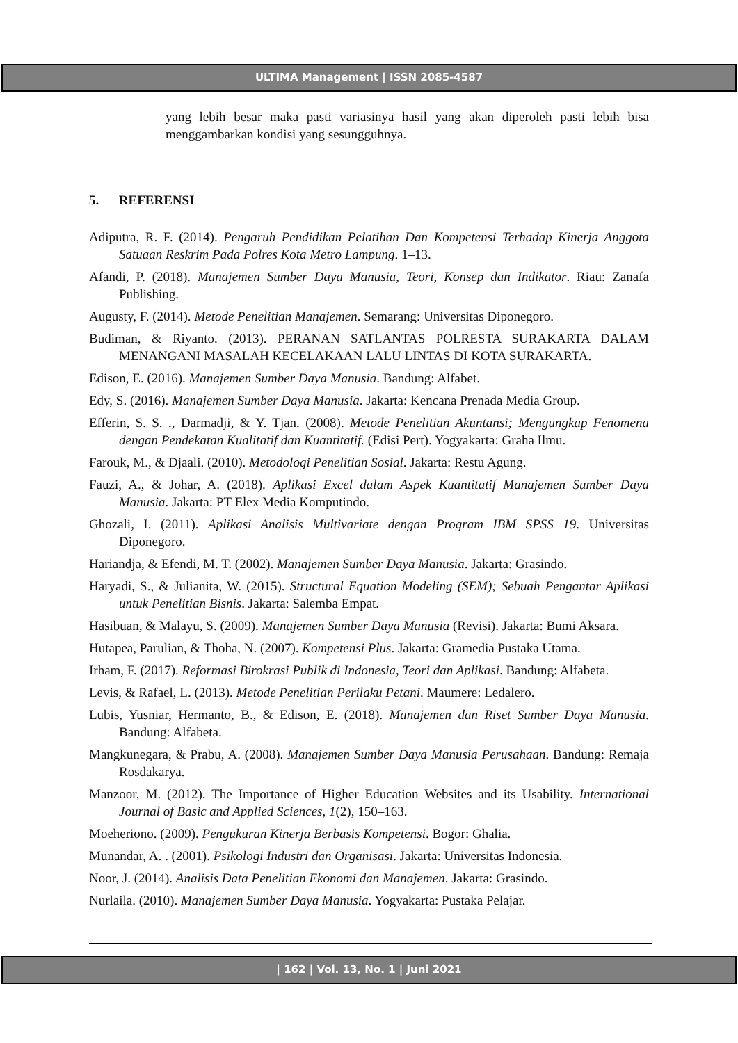ULTIMA Management | ISSN 2085-4587
yang lebih besar maka pasti variasinya hasil yang akan diperoleh pasti lebih bisa menggambarkan kondisi yang sesungguhnya.
5. REFERENSI
Adiputra, R. F. (2014). Pengaruh Pendidikan Pelatihan Dan Kompetensi Terhadap Kinerja Anggota Satuaan Reskrim Pada Polres Kota Metro Lampung. 1–13.
Afandi, P. (2018). Manajemen Sumber Daya Manusia, Teori, Konsep dan Indikator. Riau: Zanafa Publishing.
Augusty, F. (2014). Metode Penelitian Manajemen. Semarang: Universitas Diponegoro.
Budiman, & Riyanto. (2013). PERANAN SATLANTAS POLRESTA SURAKARTA DALAM MENANGANI MASALAH KECELAKAAN LALU LINTAS DI KOTA SURAKARTA.
Edison, E. (2016). Manajemen Sumber Daya Manusia. Bandung: Alfabet.
Edy, S. (2016). Manajemen Sumber Daya Manusia. Jakarta: Kencana Prenada Media Group.
Efferin, S. S. ., Darmadji, & Y. Tjan. (2008). Metode Penelitian Akuntansi; Mengungkap Fenomena dengan Pendekatan Kualitatif dan Kuantitatif. (Edisi Pert). Yogyakarta: Graha Ilmu.
Farouk, M., & Djaali. (2010). Metodologi Penelitian Sosial. Jakarta: Restu Agung.
Fauzi, A., & Johar, A. (2018). Aplikasi Excel dalam Aspek Kuantitatif Manajemen Sumber Daya Manusia. Jakarta: PT Elex Media Komputindo.
Ghozali, I. (2011). Aplikasi Analisis Multivariate dengan Program IBM SPSS 19. Universitas Diponegoro.
Hariandja, & Efendi, M. T. (2002). Manajemen Sumber Daya Manusia. Jakarta: Grasindo.
Haryadi, S., & Julianita, W. (2015). Structural Equation Modeling (SEM); Sebuah Pengantar Aplikasi untuk Penelitian Bisnis. Jakarta: Salemba Empat.
Hasibuan, & Malayu, S. (2009). Manajemen Sumber Daya Manusia (Revisi). Jakarta: Bumi Aksara.
Hutapea, Parulian, & Thoha, N. (2007). Kompetensi Plus. Jakarta: Gramedia Pustaka Utama.
Irham, F. (2017). Reformasi Birokrasi Publik di Indonesia, Teori dan Aplikasi. Bandung: Alfabeta.
Levis, & Rafael, L. (2013). Metode Penelitian Perilaku Petani. Maumere: Ledalero.
Lubis, Yusniar, Hermanto, B., & Edison, E. (2018). Manajemen dan Riset Sumber Daya Manusia. Bandung: Alfabeta.
Mangkunegara, & Prabu, A. (2008). Manajemen Sumber Daya Manusia Perusahaan. Bandung: Remaja Rosdakarya.
Manzoor, M. (2012). The Importance of Higher Education Websites and its Usability. International Journal of Basic and Applied Sciences, 1(2), 150–163.
Moeheriono. (2009). Pengukuran Kinerja Berbasis Kompetensi. Bogor: Ghalia.
Munandar, A. . (2001). Psikologi Industri dan Organisasi. Jakarta: Universitas Indonesia.
Noor, J. (2014). Analisis Data Penelitian Ekonomi dan Manajemen. Jakarta: Grasindo.
Nurlaila. (2010). Manajemen Sumber Daya Manusia. Yogyakarta: Pustaka Pelajar.
| 162 | Vol. 13, No. 1 | Juni 2021